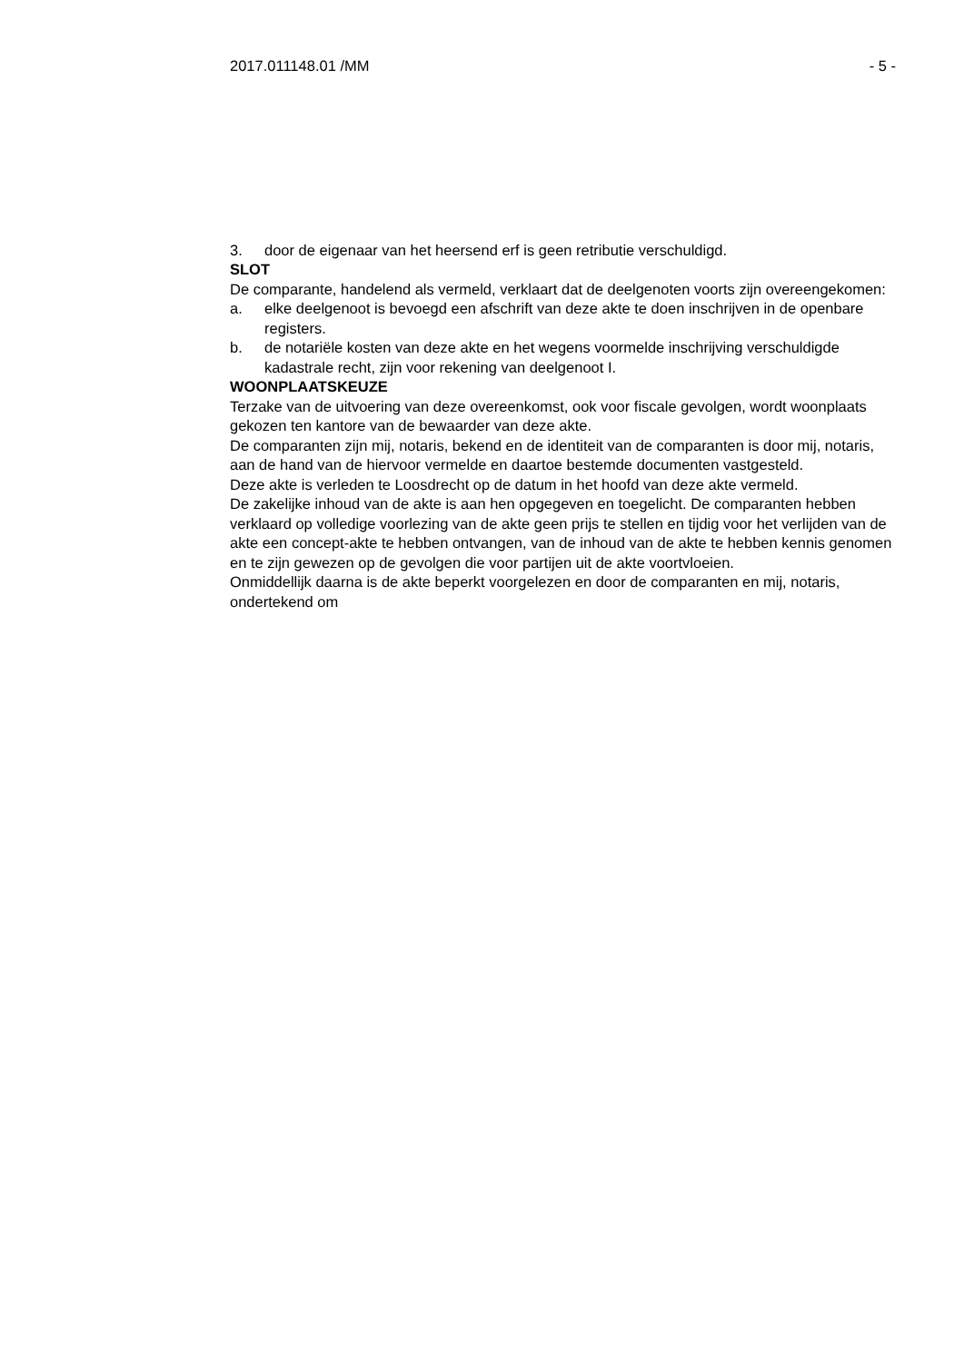2017.011148.01 /MM - 5 -
3. door de eigenaar van het heersend erf is geen retributie verschuldigd.
SLOT
De comparante, handelend als vermeld, verklaart dat de deelgenoten voorts zijn overeengekomen:
a. elke deelgenoot is bevoegd een afschrift van deze akte te doen inschrijven in de openbare registers.
b. de notariële kosten van deze akte en het wegens voormelde inschrijving verschuldigde kadastrale recht, zijn voor rekening van deelgenoot I.
WOONPLAATSKEUZE
Terzake van de uitvoering van deze overeenkomst, ook voor fiscale gevolgen, wordt woonplaats gekozen ten kantore van de bewaarder van deze akte.
De comparanten zijn mij, notaris, bekend en de identiteit van de comparanten is door mij, notaris, aan de hand van de hiervoor vermelde en daartoe bestemde documenten vastgesteld.
Deze akte is verleden te Loosdrecht op de datum in het hoofd van deze akte vermeld.
De zakelijke inhoud van de akte is aan hen opgegeven en toegelicht. De comparanten hebben verklaard op volledige voorlezing van de akte geen prijs te stellen en tijdig voor het verlijden van de akte een concept-akte te hebben ontvangen, van de inhoud van de akte te hebben kennis genomen en te zijn gewezen op de gevolgen die voor partijen uit de akte voortvloeien.
Onmiddellijk daarna is de akte beperkt voorgelezen en door de comparanten en mij, notaris, ondertekend om